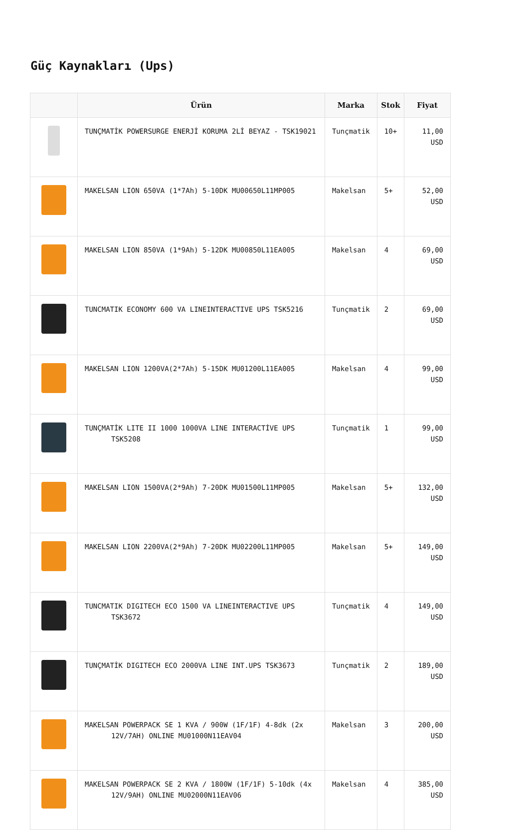Güç Kaynakları (Ups)
| | Ürün | Marka | Stok | Fiyat |
| --- | --- | --- | --- | --- |
| | TUNÇMATİK POWERSURGE ENERJİ KORUMA 2Lİ BEYAZ - TSK19021 | Tunçmatik | 10+ | 11,00 USD |
| | MAKELSAN LION 650VA (1*7Ah) 5-10DK MU00650L11MP005 | Makelsan | 5+ | 52,00 USD |
| | MAKELSAN LION 850VA (1*9Ah) 5-12DK MU00850L11EA005 | Makelsan | 4 | 69,00 USD |
| | TUNCMATIK ECONOMY 600 VA LINEINTERACTIVE UPS TSK5216 | Tunçmatik | 2 | 69,00 USD |
| | MAKELSAN LION 1200VA(2*7Ah) 5-15DK MU01200L11EA005 | Makelsan | 4 | 99,00 USD |
| | TUNÇMATİK LITE II 1000 1000VA LINE INTERACTİVE UPS TSK5208 | Tunçmatik | 1 | 99,00 USD |
| | MAKELSAN LION 1500VA(2*9Ah) 7-20DK MU01500L11MP005 | Makelsan | 5+ | 132,00 USD |
| | MAKELSAN LION 2200VA(2*9Ah) 7-20DK MU02200L11MP005 | Makelsan | 5+ | 149,00 USD |
| | TUNCMATIK DIGITECH ECO 1500 VA LINEINTERACTIVE UPS TSK3672 | Tunçmatik | 4 | 149,00 USD |
| | TUNÇMATİK DIGITECH ECO 2000VA LINE INT.UPS TSK3673 | Tunçmatik | 2 | 189,00 USD |
| | MAKELSAN POWERPACK SE 1 KVA / 900W (1F/1F) 4-8dk (2x 12V/7AH) ONLINE MU01000N11EAV04 | Makelsan | 3 | 200,00 USD |
| | MAKELSAN POWERPACK SE 2 KVA / 1800W (1F/1F) 5-10dk (4x 12V/9AH) ONLINE MU02000N11EAV06 | Makelsan | 4 | 385,00 USD |